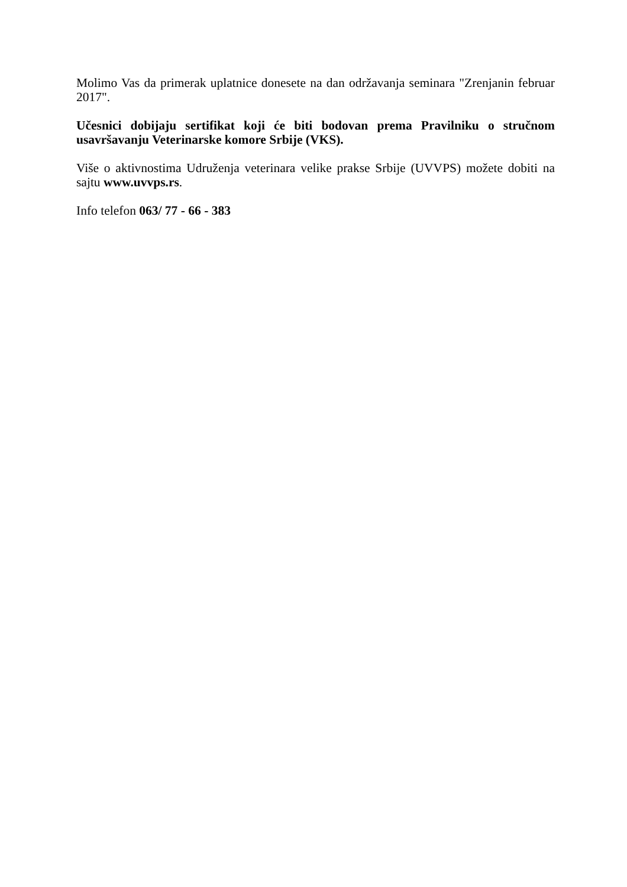Molimo Vas da primerak uplatnice donesete na dan održavanja seminara "Zrenjanin februar 2017".
Učesnici dobijaju sertifikat koji će biti bodovan prema Pravilniku o stručnom usavršavanju Veterinarske komore Srbije (VKS).
Više o aktivnostima Udruženja veterinara velike prakse Srbije (UVVPS) možete dobiti na sajtu www.uvvps.rs.
Info telefon 063/ 77 - 66 - 383